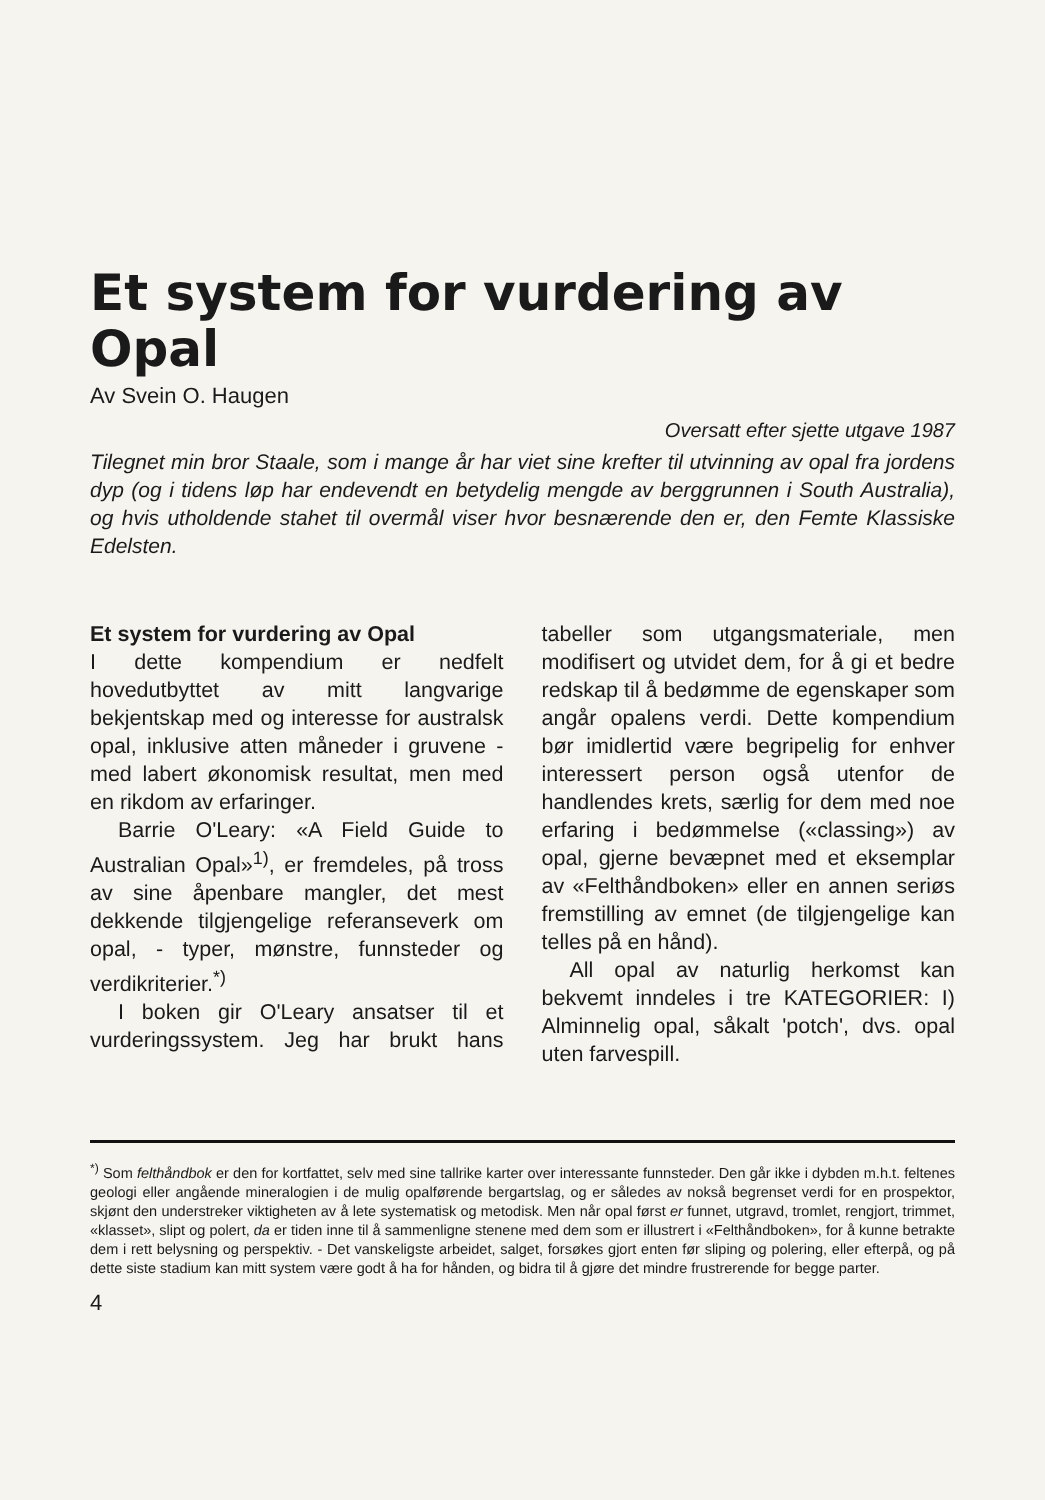Et system for vurdering av Opal
Av Svein O. Haugen
Oversatt efter sjette utgave 1987
Tilegnet min bror Staale, som i mange år har viet sine krefter til utvinning av opal fra jordens dyp (og i tidens løp har endevendt en betydelig mengde av berggrunnen i South Australia), og hvis utholdende stahet til overmål viser hvor besnærende den er, den Femte Klassiske Edelsten.
Et system for vurdering av Opal
I dette kompendium er nedfelt hovedutbyttet av mitt langvarige bekjentskap med og interesse for australsk opal, inklusive atten måneder i gruvene - med labert økonomisk resultat, men med en rikdom av erfaringer.
Barrie O'Leary: «A Field Guide to Australian Opal»<sup>1)</sup>, er fremdeles, på tross av sine åpenbare mangler, det mest dekkende tilgjengelige referanseverk om opal, - typer, mønstre, funnsteder og verdikriterier.<sup>*)</sup>
I boken gir O'Leary ansatser til et vurderingssystem. Jeg har brukt hans tabeller som utgangsmateriale, men modifisert og utvidet dem, for å gi et bedre redskap til å bedømme de egenskaper som angår opalens verdi. Dette kompendium bør imidlertid være begripelig for enhver interessert person også utenfor de handlendes krets, særlig for dem med noe erfaring i bedømmelse («classing») av opal, gjerne bevæpnet med et eksemplar av «Felthåndboken» eller en annen seriøs fremstilling av emnet (de tilgjengelige kan telles på en hånd).
All opal av naturlig herkomst kan bekvemt inndeles i tre KATEGORIER: I) Alminnelig opal, såkalt 'potch', dvs. opal uten farvespill.
<sup>*)</sup> Som felthåndbok er den for kortfattet, selv med sine tallrike karter over interessante funnsteder. Den går ikke i dybden m.h.t. feltenes geologi eller angående mineralogien i de mulig opalførende bergartslag, og er således av nokså begrenset verdi for en prospektor, skjønt den understreker viktigheten av å lete systematisk og metodisk. Men når opal først er funnet, utgravd, tromlet, rengjort, trimmet, «klasset», slipt og polert, da er tiden inne til å sammenligne stenene med dem som er illustrert i «Felthåndboken», for å kunne betrakte dem i rett belysning og perspektiv. - Det vanskeligste arbeidet, salget, forsøkes gjort enten før sliping og polering, eller efterpå, og på dette siste stadium kan mitt system være godt å ha for hånden, og bidra til å gjøre det mindre frustrerende for begge parter.
4